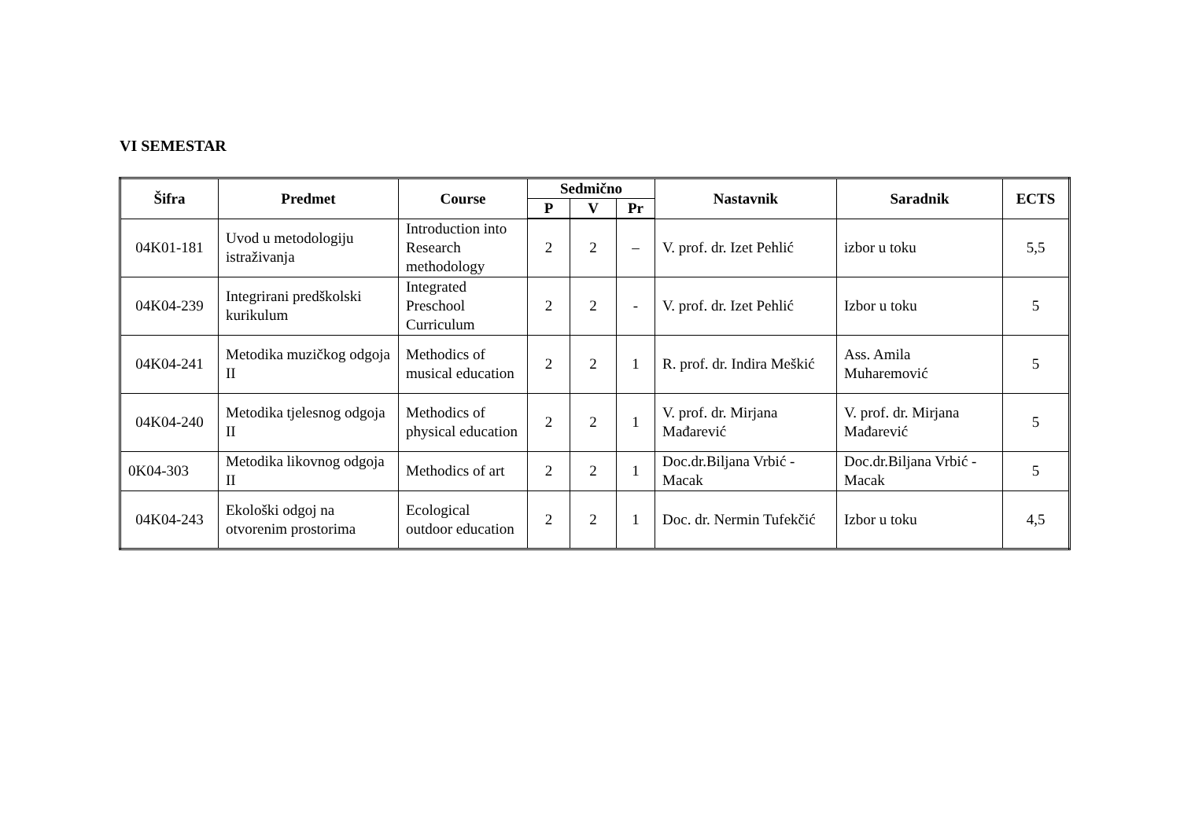VI SEMESTAR
| Šifra | Predmet | Course | Sedmično | | | Nastavnik | Saradnik | ECTS |
| --- | --- | --- | --- | --- | --- | --- | --- | --- |
| | | | P | V | Pr | | | |
| 04K01-181 | Uvod u metodologiju istraživanja | Introduction into Research methodology | 2 | 2 | – | V. prof. dr. Izet Pehlić | izbor u toku | 5,5 |
| 04K04-239 | Integrirani predškolski kurikulum | Integrated Preschool Curriculum | 2 | 2 | - | V. prof. dr. Izet Pehlić | Izbor u toku | 5 |
| 04K04-241 | Metodika muzičkog odgoja II | Methodics of musical education | 2 | 2 | 1 | R. prof. dr. Indira Meškić | Ass. Amila Muharemović | 5 |
| 04K04-240 | Metodika tjelesnog odgoja II | Methodics of physical education | 2 | 2 | 1 | V. prof. dr. Mirjana Mađarević | V. prof. dr. Mirjana Mađarević | 5 |
| 0K04-303 | Metodika likovnog odgoja II | Methodics of art | 2 | 2 | 1 | Doc.dr.Biljana Vrbić - Macak | Doc.dr.Biljana Vrbić - Macak | 5 |
| 04K04-243 | Ekološki odgoj na otvorenim prostorima | Ecological outdoor education | 2 | 2 | 1 | Doc. dr. Nermin Tufekčić | Izbor u toku | 4,5 |